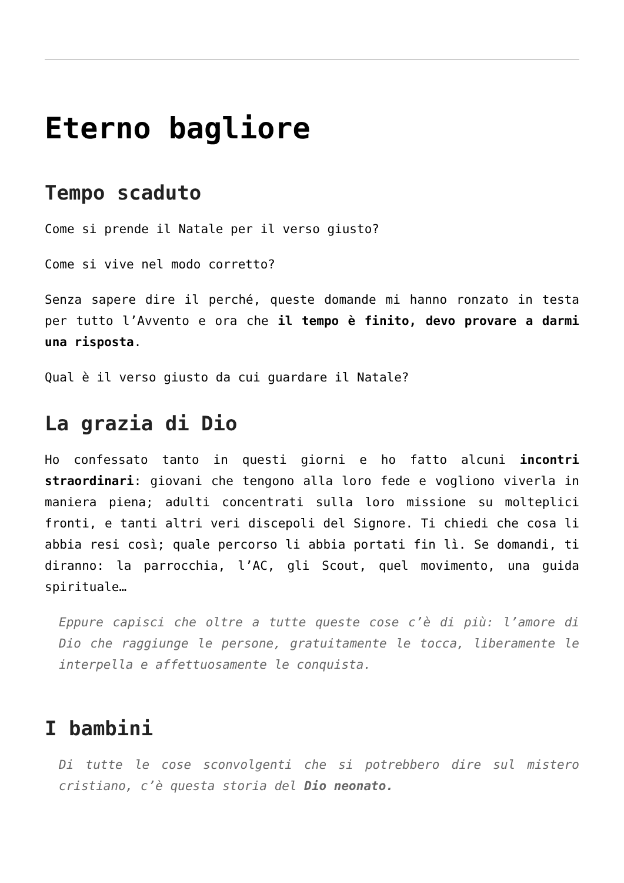Eterno bagliore
Tempo scaduto
Come si prende il Natale per il verso giusto?
Come si vive nel modo corretto?
Senza sapere dire il perché, queste domande mi hanno ronzato in testa per tutto l’Avvento e ora che il tempo è finito, devo provare a darmi una risposta.
Qual è il verso giusto da cui guardare il Natale?
La grazia di Dio
Ho confessato tanto in questi giorni e ho fatto alcuni incontri straordinari: giovani che tengono alla loro fede e vogliono viverla in maniera piena; adulti concentrati sulla loro missione su molteplici fronti, e tanti altri veri discepoli del Signore. Ti chiedi che cosa li abbia resi così; quale percorso li abbia portati fin lì. Se domandi, ti diranno: la parrocchia, l’AC, gli Scout, quel movimento, una guida spirituale…
Eppure capisci che oltre a tutte queste cose c’è di più: l’amore di Dio che raggiunge le persone, gratuitamente le tocca, liberamente le interpella e affettuosamente le conquista.
I bambini
Di tutte le cose sconvolgenti che si potrebbero dire sul mistero cristiano, c’è questa storia del Dio neonato.